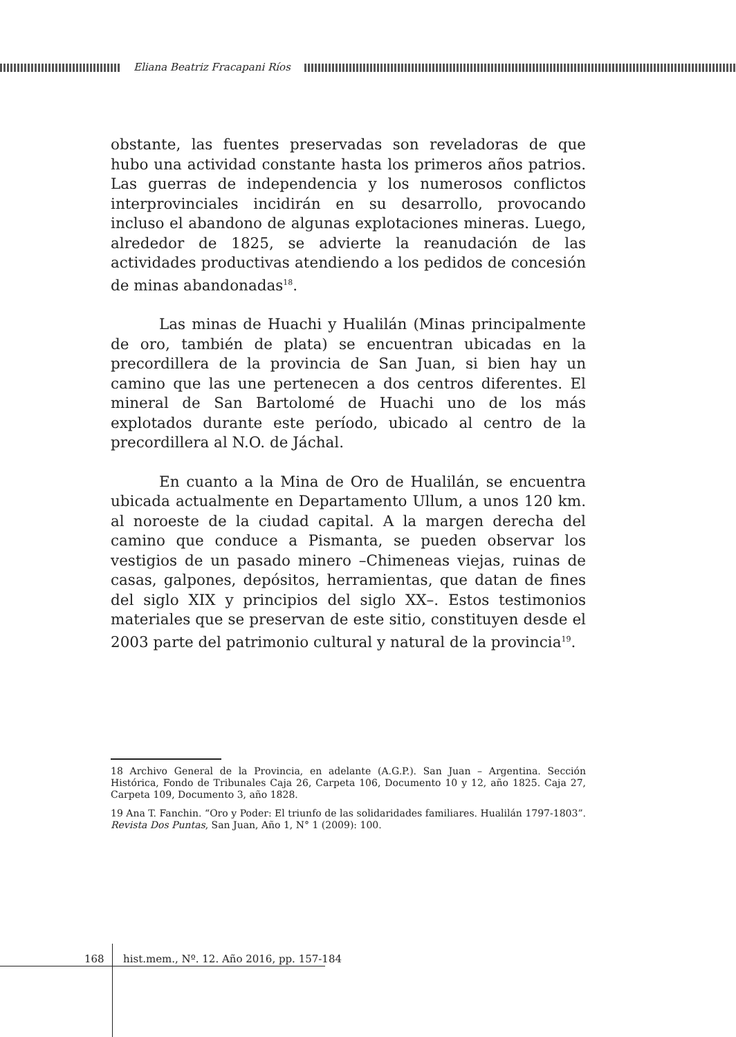Eliana Beatriz Fracapani Ríos
obstante, las fuentes preservadas son reveladoras de que hubo una actividad constante hasta los primeros años patrios. Las guerras de independencia y los numerosos conflictos interprovinciales incidirán en su desarrollo, provocando incluso el abandono de algunas explotaciones mineras. Luego, alrededor de 1825, se advierte la reanudación de las actividades productivas atendiendo a los pedidos de concesión de minas abandonadas<sup>18</sup>.
Las minas de Huachi y Hualilán (Minas principalmente de oro, también de plata) se encuentran ubicadas en la precordillera de la provincia de San Juan, si bien hay un camino que las une pertenecen a dos centros diferentes. El mineral de San Bartolomé de Huachi uno de los más explotados durante este período, ubicado al centro de la precordillera al N.O. de Jáchal.
En cuanto a la Mina de Oro de Hualilán, se encuentra ubicada actualmente en Departamento Ullum, a unos 120 km. al noroeste de la ciudad capital. A la margen derecha del camino que conduce a Pismanta, se pueden observar los vestigios de un pasado minero –Chimeneas viejas, ruinas de casas, galpones, depósitos, herramientas, que datan de fines del siglo XIX y principios del siglo XX–. Estos testimonios materiales que se preservan de este sitio, constituyen desde el 2003 parte del patrimonio cultural y natural de la provincia<sup>19</sup>.
18 Archivo General de la Provincia, en adelante (A.G.P.). San Juan – Argentina. Sección Histórica, Fondo de Tribunales Caja 26, Carpeta 106, Documento 10 y 12, año 1825. Caja 27, Carpeta 109, Documento 3, año 1828.
19 Ana T. Fanchin. “Oro y Poder: El triunfo de las solidaridades familiares. Hualilán 1797-1803”. Revista Dos Puntas, San Juan, Año 1, N° 1 (2009): 100.
168 hist.mem., Nº. 12. Año 2016, pp. 157-184